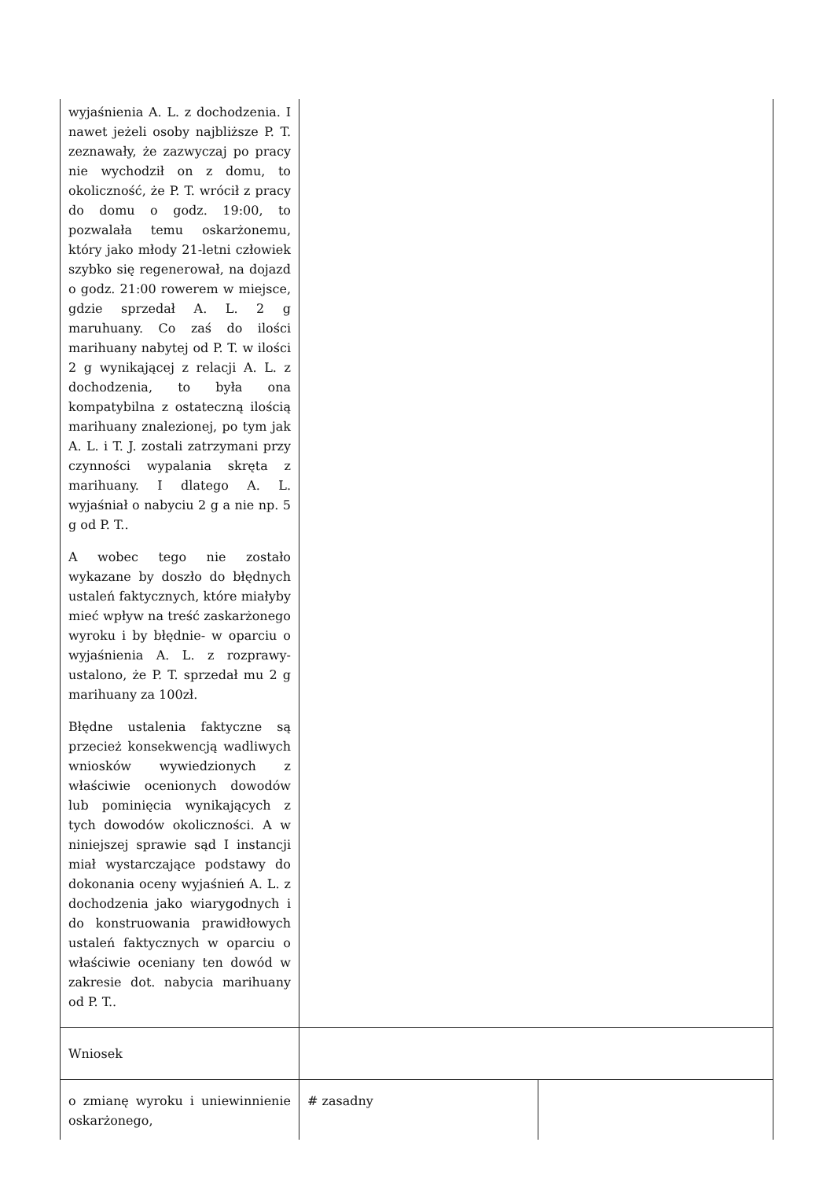| wyjaśnienia A. L. z dochodzenia. I nawet jeżeli osoby najbliższe P. T. zeznawały, że zazwyczaj po pracy nie wychodził on z domu, to okoliczność, że P. T. wrócił z pracy do domu o godz. 19:00, to pozwalała temu oskarżonemu, który jako młody 21-letni człowiek szybko się regenerował, na dojazd o godz. 21:00 rowerem w miejsce, gdzie sprzedał A. L. 2 g maruhuany. Co zaś do ilości marihuany nabytej od P. T. w ilości 2 g wynikającej z relacji A. L. z dochodzenia, to była ona kompatybilna z ostateczną ilością marihuany znalezionej, po tym jak A. L. i T. J. zostali zatrzymani przy czynności wypalania skręta z marihuany. I dlatego A. L. wyjaśniał o nabyciu 2 g a nie np. 5 g od P. T.. A wobec tego nie zostało wykazane by doszło do błędnych ustaleń faktycznych, które miałyby mieć wpływ na treść zaskarżonego wyroku i by błędnie- w oparciu o wyjaśnienia A. L. z rozprawy- ustalono, że P. T. sprzedał mu 2 g marihuany za 100zł. Błędne ustalenia faktyczne są przecież konsekwencją wadliwych wniosków wywiedzionych z właściwie ocenionych dowodów lub pominięcia wynikających z tych dowodów okoliczności. A w niniejszej sprawie sąd I instancji miał wystarczające podstawy do dokonania oceny wyjaśnień A. L. z dochodzenia jako wiarygodnych i do konstruowania prawidłowych ustaleń faktycznych w oparciu o właściwie oceniany ten dowód w zakresie dot. nabycia marihuany od P. T.. | | |
| Wniosek | | |
| o zmianę wyroku i uniewinnienie oskarżonego, | # zasadny | |